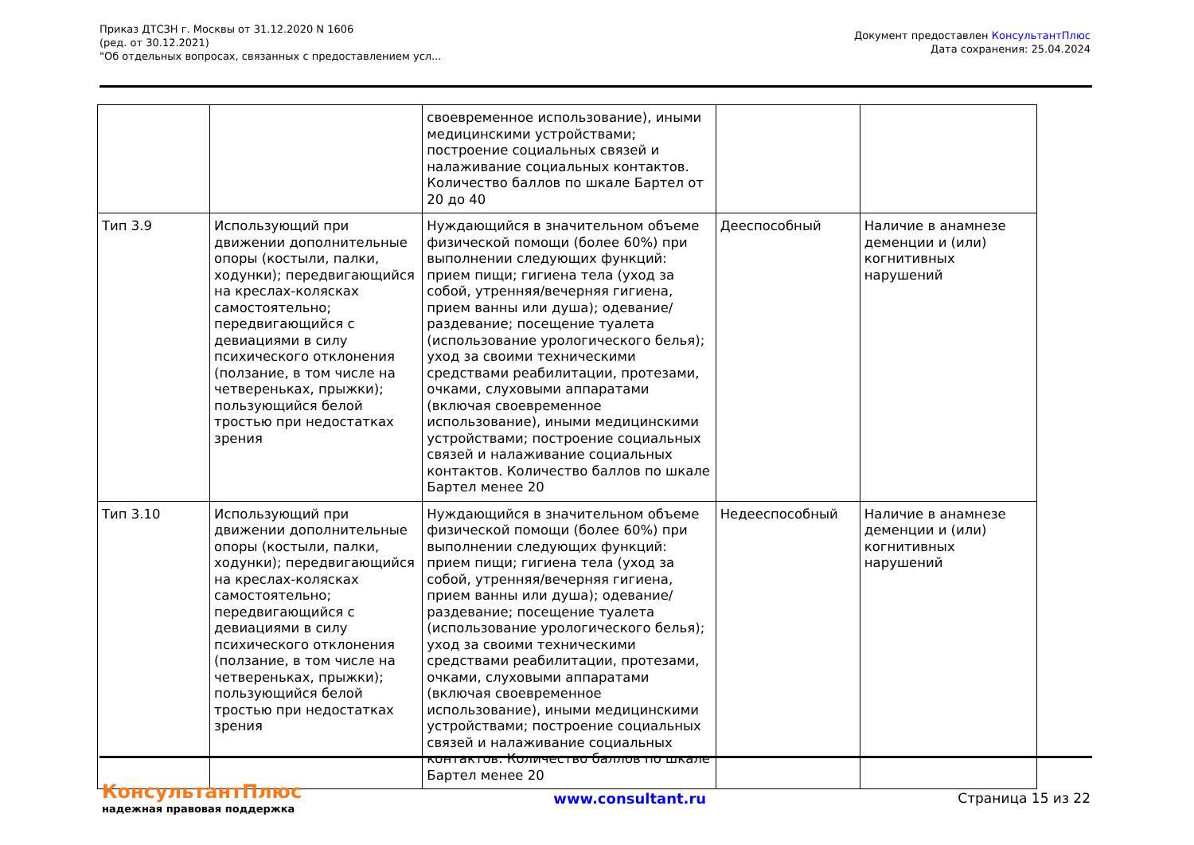Приказ ДТСЗН г. Москвы от 31.12.2020 N 1606
(ред. от 30.12.2021)
"Об отдельных вопросах, связанных с предоставлением усл...
Документ предоставлен КонсультантПлюс
Дата сохранения: 25.04.2024
| | | своевременное использование), иными медицинскими устройствами; построение социальных связей и налаживание социальных контактов. Количество баллов по шкале Бартел от 20 до 40 | | |
| Тип 3.9 | Использующий при движении дополнительные опоры (костыли, палки, ходунки); передвигающийся на креслах-колясках самостоятельно; передвигающийся с девиациями в силу психического отклонения (ползание, в том числе на четвереньках, прыжки); пользующийся белой тростью при недостатках зрения | Нуждающийся в значительном объеме физической помощи (более 60%) при выполнении следующих функций: прием пищи; гигиена тела (уход за собой, утренняя/вечерняя гигиена, прием ванны или душа); одевание/раздевание; посещение туалета (использование урологического белья); уход за своими техническими средствами реабилитации, протезами, очками, слуховыми аппаратами (включая своевременное использование), иными медицинскими устройствами; построение социальных связей и налаживание социальных контактов. Количество баллов по шкале Бартел менее 20 | Дееспособный | Наличие в анамнезе деменции и (или) когнитивных нарушений |
| Тип 3.10 | Использующий при движении дополнительные опоры (костыли, палки, ходунки); передвигающийся на креслах-колясках самостоятельно; передвигающийся с девиациями в силу психического отклонения (ползание, в том числе на четвереньках, прыжки); пользующийся белой тростью при недостатках зрения | Нуждающийся в значительном объеме физической помощи (более 60%) при выполнении следующих функций: прием пищи; гигиена тела (уход за собой, утренняя/вечерняя гигиена, прием ванны или душа); одевание/раздевание; посещение туалета (использование урологического белья); уход за своими техническими средствами реабилитации, протезами, очками, слуховыми аппаратами (включая своевременное использование), иными медицинскими устройствами; построение социальных связей и налаживание социальных контактов. Количество баллов по шкале Бартел менее 20 | Недееспособный | Наличие в анамнезе деменции и (или) когнитивных нарушений |
КонсультантПлюс
надежная правовая поддержка
www.consultant.ru Страница 15 из 22